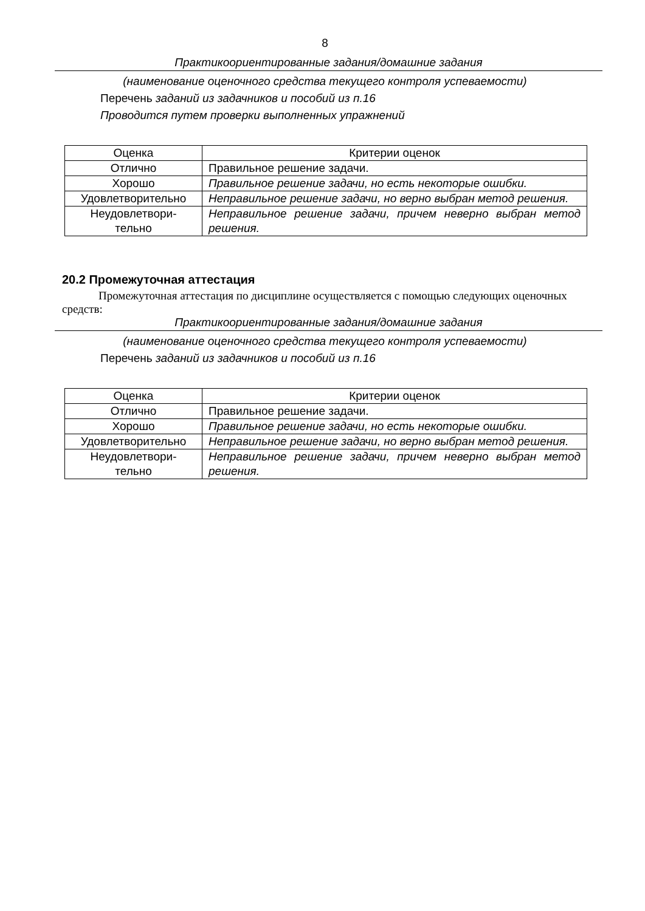8
Практикоориентированные задания/домашние задания
(наименование оценочного средства текущего контроля успеваемости)
Перечень заданий из задачников и пособий из п.16
Проводится путем проверки выполненных упражнений
| Оценка | Критерии оценок |
| --- | --- |
| Отлично | Правильное решение задачи. |
| Хорошо | Правильное решение задачи, но есть некоторые ошибки. |
| Удовлетворительно | Неправильное решение задачи, но верно выбран метод решения. |
| Неудовлетвори- тельно | Неправильное решение задачи, причем неверно выбран метод решения. |
20.2 Промежуточная аттестация
Промежуточная аттестация по дисциплине осуществляется с помощью следующих оценочных средств:
Практикоориентированные задания/домашние задания
(наименование оценочного средства текущего контроля успеваемости)
Перечень заданий из задачников и пособий из п.16
| Оценка | Критерии оценок |
| --- | --- |
| Отлично | Правильное решение задачи. |
| Хорошо | Правильное решение задачи, но есть некоторые ошибки. |
| Удовлетворительно | Неправильное решение задачи, но верно выбран метод решения. |
| Неудовлетвори- тельно | Неправильное решение задачи, причем неверно выбран метод решения. |